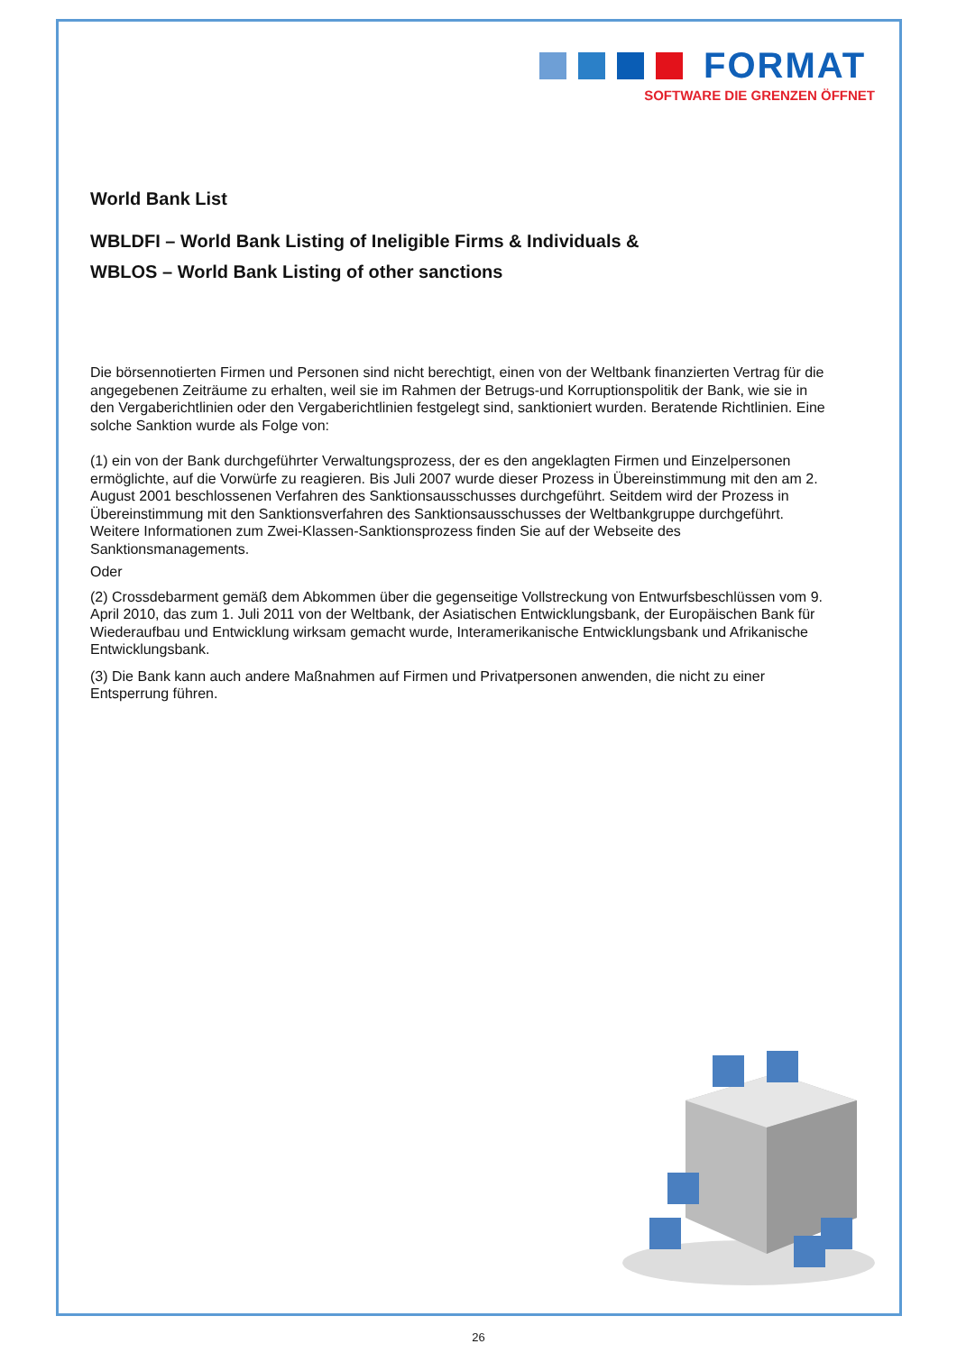FORMAT
SOFTWARE DIE GRENZEN ÖFFNET
World Bank List
WBLDFI – World Bank Listing of Ineligible Firms & Individuals &
WBLOS – World Bank Listing of other sanctions
Die börsennotierten Firmen und Personen sind nicht berechtigt, einen von der Weltbank finanzierten Vertrag für die angegebenen Zeiträume zu erhalten, weil sie im Rahmen der Betrugs-und Korruptionspolitik der Bank, wie sie in den Vergaberichtlinien oder den Vergaberichtlinien festgelegt sind, sanktioniert wurden. Beratende Richtlinien. Eine solche Sanktion wurde als Folge von:
(1) ein von der Bank durchgeführter Verwaltungsprozess, der es den angeklagten Firmen und Einzelpersonen ermöglichte, auf die Vorwürfe zu reagieren. Bis Juli 2007 wurde dieser Prozess in Übereinstimmung mit den am 2. August 2001 beschlossenen Verfahren des Sanktionsausschusses durchgeführt. Seitdem wird der Prozess in Übereinstimmung mit den Sanktionsverfahren des Sanktionsausschusses der Weltbankgruppe durchgeführt. Weitere Informationen zum Zwei-Klassen-Sanktionsprozess finden Sie auf der Webseite des Sanktionsmanagements.
Oder
(2) Crossdebarment gemäß dem Abkommen über die gegenseitige Vollstreckung von Entwurfsbeschlüssen vom 9. April 2010, das zum 1. Juli 2011 von der Weltbank, der Asiatischen Entwicklungsbank, der Europäischen Bank für Wiederaufbau und Entwicklung wirksam gemacht wurde, Interamerikanische Entwicklungsbank und Afrikanische Entwicklungsbank.
(3) Die Bank kann auch andere Maßnahmen auf Firmen und Privatpersonen anwenden, die nicht zu einer Entsperrung führen.
26